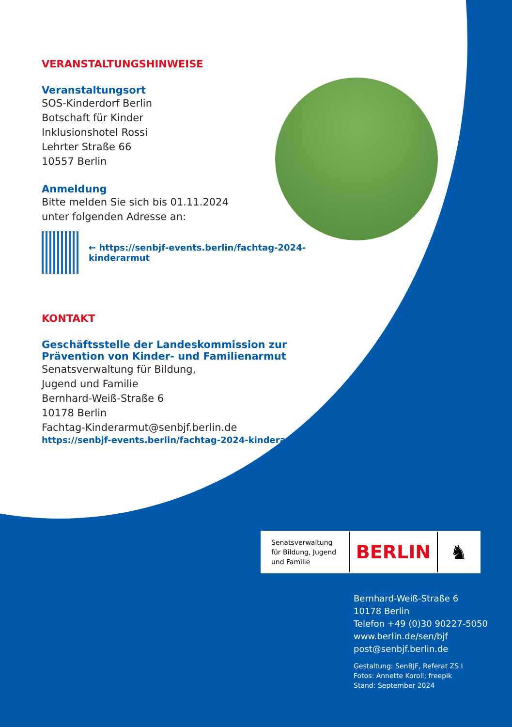VERANSTALTUNGSHINWEISE
Veranstaltungsort
SOS-Kinderdorf Berlin
Botschaft für Kinder
Inklusionshotel Rossi
Lehrter Straße 66
10557 Berlin
Anmeldung
Bitte melden Sie sich bis 01.11.2024
unter folgenden Adresse an:
← https://senbjf-events.berlin/fachtag-2024-kinderarmut
KONTAKT
Geschäftsstelle der Landeskommission zur
Prävention von Kinder- und Familienarmut
Senatsverwaltung für Bildung,
Jugend und Familie
Bernhard-Weiß-Straße 6
10178 Berlin
Fachtag-Kinderarmut@senbjf.berlin.de
https://senbjf-events.berlin/fachtag-2024-kinderarmut
Senatsverwaltung
für Bildung, Jugend
und Familie
BERLIN ♞
Bernhard-Weiß-Straße 6
10178 Berlin
Telefon +49 (0)30 90227-5050
www.berlin.de/sen/bjf
post@senbjf.berlin.de
Gestaltung: SenBJF, Referat ZS I
Fotos: Annette Koroll; freepik
Stand: September 2024